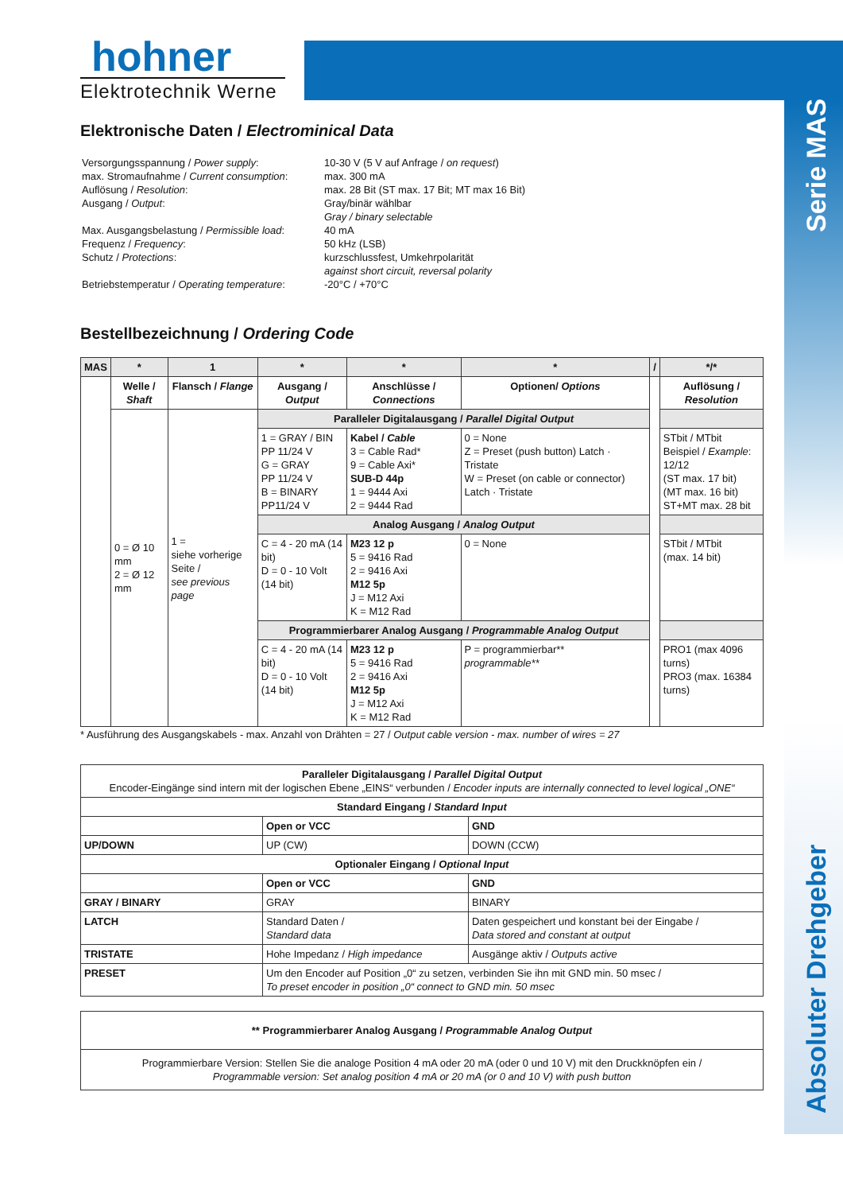Serie MAS
Absoluter Drehgeber
hohner
Elektrotechnik Werne
Elektronische Daten / Electrominical Data
| Versorgungsspannung / Power supply : max. Stromaufnahme / Current consumption : Auflösung / Resolution : Ausgang / Output : Max. Ausgangsbelastung / Permissible load : Frequenz / Frequency : Schutz / Protections : Betriebstemperatur / Operating temperature : | 10-30 V (5 V auf Anfrage / on request ) max. 300 mA max. 28 Bit (ST max. 17 Bit; MT max 16 Bit) Gray/binär wählbar Gray / binary selectable 40 mA 50 kHz (LSB) kurzschlussfest, Umkehrpolarität against short circuit, reversal polarity -20°C / +70°C |
Bestellbezeichnung / Ordering Code
| MAS | * | 1 | * | * | * | / | */* |
| --- | --- | --- | --- | --- | --- | --- | --- |
| | Welle / Shaft | Flansch / Flange | Ausgang / Output | Anschlüsse / Connections | Optionen/ Options | | Auflösung / Resolution |
| | 0 = Ø 10 mm 2 = Ø 12 mm | 1 = siehe vorherige Seite / see previous page | Paralleler Digitalausgang / Parallel Digital Output | | | | |
| | | | 1 = GRAY / BIN PP 11/24 V G = GRAY PP 11/24 V B = BINARY PP11/24 V | Kabel / Cable 3 = Cable Rad* 9 = Cable Axi* SUB-D 44p 1 = 9444 Axi 2 = 9444 Rad | 0 = None Z = Preset (push button) Latch · Tristate W = Preset (on cable or connector) Latch · Tristate | | STbit / MTbit Beispiel / Example : 12/12 (ST max. 17 bit) (MT max. 16 bit) ST+MT max. 28 bit |
| | | | Analog Ausgang / Analog Output | | | | |
| | | | C = 4 - 20 mA (14 bit) D = 0 - 10 Volt (14 bit) | M23 12 p 5 = 9416 Rad 2 = 9416 Axi M12 5p J = M12 Axi K = M12 Rad | 0 = None | | STbit / MTbit (max. 14 bit) |
| | | | Programmierbarer Analog Ausgang / Programmable Analog Output | | | | |
| | | | C = 4 - 20 mA (14 bit) D = 0 - 10 Volt (14 bit) | M23 12 p 5 = 9416 Rad 2 = 9416 Axi M12 5p J = M12 Axi K = M12 Rad | P = programmierbar** programmable** | | PRO1 (max 4096 turns) PRO3 (max. 16384 turns) |
* Ausführung des Ausgangskabels - max. Anzahl von Drähten = 27 / Output cable version - max. number of wires = 27
| Paralleler Digitalausgang / Parallel Digital Output Encoder-Eingänge sind intern mit der logischen Ebene „EINS“ verbunden / Encoder inputs are internally connected to level logical „ONE“ | | |
| Standard Eingang / Standard Input | | |
| | Open or VCC | GND |
| UP/DOWN | UP (CW) | DOWN (CCW) |
| Optionaler Eingang / Optional Input | | |
| | Open or VCC | GND |
| GRAY / BINARY | GRAY | BINARY |
| LATCH | Standard Daten / Standard data | Daten gespeichert und konstant bei der Eingabe / Data stored and constant at output |
| TRISTATE | Hohe Impedanz / High impedance | Ausgänge aktiv / Outputs active |
| PRESET | Um den Encoder auf Position „0“ zu setzen, verbinden Sie ihn mit GND min. 50 msec / To preset encoder in position „0“ connect to GND min. 50 msec | |
| ** Programmierbarer Analog Ausgang / Programmable Analog Output |
| Programmierbare Version: Stellen Sie die analoge Position 4 mA oder 20 mA (oder 0 und 10 V) mit den Druckknöpfen ein / Programmable version: Set analog position 4 mA or 20 mA (or 0 and 10 V) with push button |